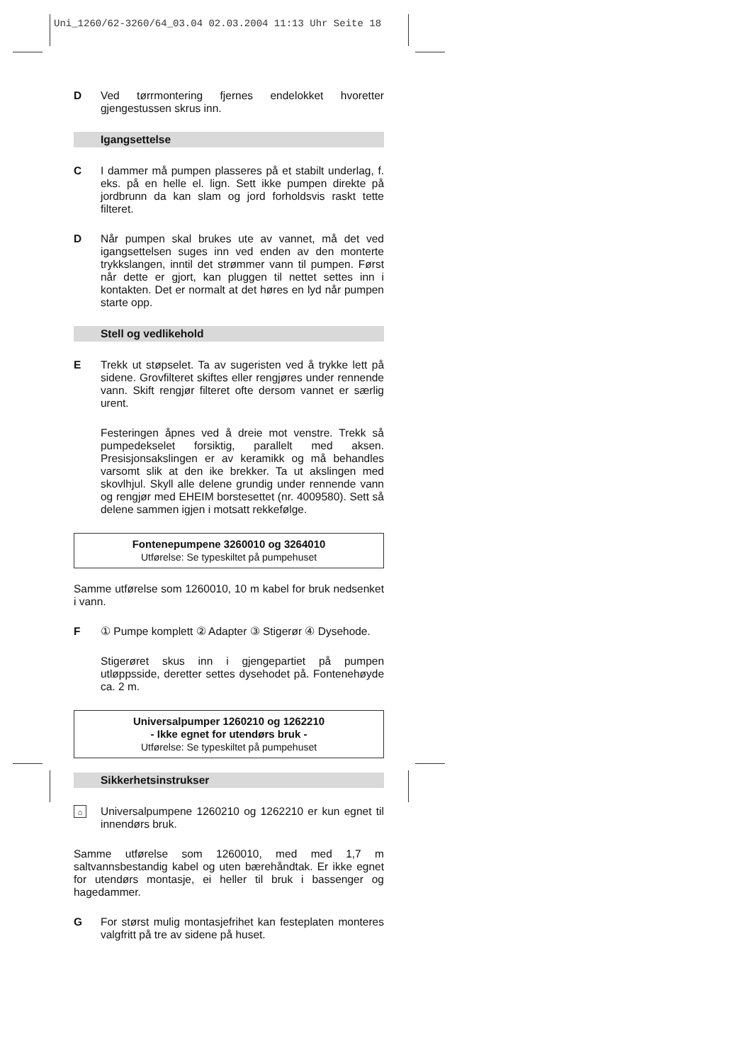Uni_1260/62-3260/64_03.04 02.03.2004 11:13 Uhr Seite 18
D Ved tørrmontering fjernes endelokket hvoretter gjengestussen skrus inn.
Igangsettelse
C I dammer må pumpen plasseres på et stabilt underlag, f. eks. på en helle el. lign. Sett ikke pumpen direkte på jordbrunn da kan slam og jord forholdsvis raskt tette filteret.
D Når pumpen skal brukes ute av vannet, må det ved igangsettelsen suges inn ved enden av den monterte trykkslangen, inntil det strømmer vann til pumpen. Først når dette er gjort, kan pluggen til nettet settes inn i kontakten. Det er normalt at det høres en lyd når pumpen starte opp.
Stell og vedlikehold
E Trekk ut støpselet. Ta av sugeristen ved å trykke lett på sidene. Grovfilteret skiftes eller rengjøres under rennende vann. Skift rengjør filteret ofte dersom vannet er særlig urent.
Festeringen åpnes ved å dreie mot venstre. Trekk så pumpedekselet forsiktig, parallelt med aksen. Presisjonsakslingen er av keramikk og må behandles varsomt slik at den ike brekker. Ta ut akslingen med skovlhjul. Skyll alle delene grundig under rennende vann og rengjør med EHEIM borstesettet (nr. 4009580). Sett så delene sammen igjen i motsatt rekkefølge.
Fontenepumpene 3260010 og 3264010
Utførelse: Se typeskiltet på pumpehuset
Samme utførelse som 1260010, 10 m kabel for bruk nedsenket i vann.
F ① Pumpe komplett ② Adapter ③ Stigerør ④ Dysehode.
Stigerøret skus inn i gjengepartiet på pumpen utløppsside, deretter settes dysehodet på. Fontenehøyde ca. 2 m.
Universalpumper 1260210 og 1262210
- Ikke egnet for utendørs bruk -
Utførelse: Se typeskiltet på pumpehuset
Sikkerhetsinstrukser
⌂
Universalpumpene 1260210 og 1262210 er kun egnet til innendørs bruk.
Samme utførelse som 1260010, med med 1,7 m saltvannsbestandig kabel og uten bærehåndtak. Er ikke egnet for utendørs montasje, ei heller til bruk i bassenger og hagedammer.
G For størst mulig montasjefrihet kan festeplaten monteres valgfritt på tre av sidene på huset.